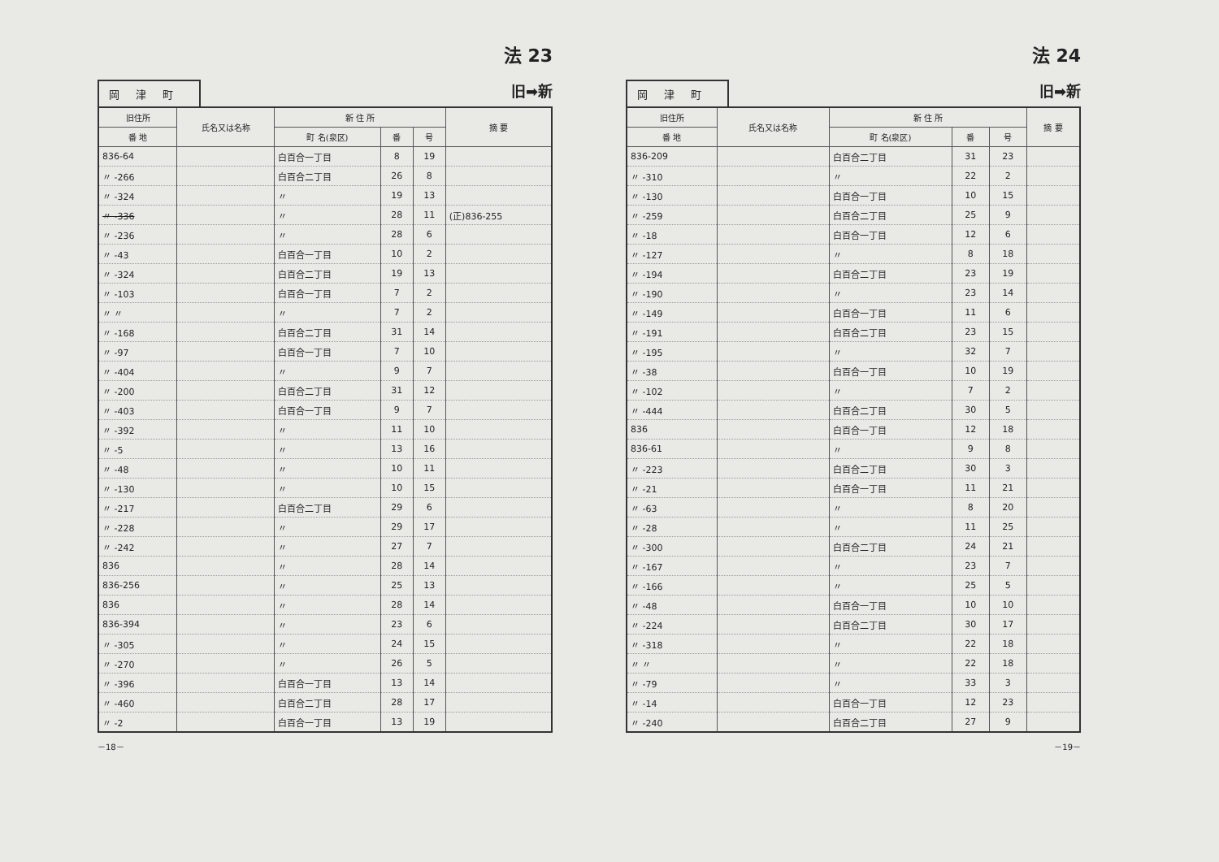法 23
旧➡新
岡津町
| 旧住所 | 氏名又は名称 | 新 住 所 | | | 摘 要 |
| --- | --- | --- | --- | --- | --- |
| 番 地 | | 町 名(泉区) | 番 | 号 | |
| 836-64 | | 白百合一丁目 | 8 | 19 | |
| 〃 -266 | | 白百合二丁目 | 26 | 8 | |
| 〃 -324 | | 〃 | 19 | 13 | |
| 〃 -336 | | 〃 | 28 | 11 | (正)836-255 |
| 〃 -236 | | 〃 | 28 | 6 | |
| 〃 -43 | | 白百合一丁目 | 10 | 2 | |
| 〃 -324 | | 白百合二丁目 | 19 | 13 | |
| 〃 -103 | | 白百合一丁目 | 7 | 2 | |
| 〃 〃 | | 〃 | 7 | 2 | |
| 〃 -168 | | 白百合二丁目 | 31 | 14 | |
| 〃 -97 | | 白百合一丁目 | 7 | 10 | |
| 〃 -404 | | 〃 | 9 | 7 | |
| 〃 -200 | | 白百合二丁目 | 31 | 12 | |
| 〃 -403 | | 白百合一丁目 | 9 | 7 | |
| 〃 -392 | | 〃 | 11 | 10 | |
| 〃 -5 | | 〃 | 13 | 16 | |
| 〃 -48 | | 〃 | 10 | 11 | |
| 〃 -130 | | 〃 | 10 | 15 | |
| 〃 -217 | | 白百合二丁目 | 29 | 6 | |
| 〃 -228 | | 〃 | 29 | 17 | |
| 〃 -242 | | 〃 | 27 | 7 | |
| 836 | | 〃 | 28 | 14 | |
| 836-256 | | 〃 | 25 | 13 | |
| 836 | | 〃 | 28 | 14 | |
| 836-394 | | 〃 | 23 | 6 | |
| 〃 -305 | | 〃 | 24 | 15 | |
| 〃 -270 | | 〃 | 26 | 5 | |
| 〃 -396 | | 白百合一丁目 | 13 | 14 | |
| 〃 -460 | | 白百合二丁目 | 28 | 17 | |
| 〃 -2 | | 白百合一丁目 | 13 | 19 | |
－18－
法 24
旧➡新
岡津町
| 旧住所 | 氏名又は名称 | 新 住 所 | | | 摘 要 |
| --- | --- | --- | --- | --- | --- |
| 番 地 | | 町 名(泉区) | 番 | 号 | |
| 836-209 | | 白百合二丁目 | 31 | 23 | |
| 〃 -310 | | 〃 | 22 | 2 | |
| 〃 -130 | | 白百合一丁目 | 10 | 15 | |
| 〃 -259 | | 白百合二丁目 | 25 | 9 | |
| 〃 -18 | | 白百合一丁目 | 12 | 6 | |
| 〃 -127 | | 〃 | 8 | 18 | |
| 〃 -194 | | 白百合二丁目 | 23 | 19 | |
| 〃 -190 | | 〃 | 23 | 14 | |
| 〃 -149 | | 白百合一丁目 | 11 | 6 | |
| 〃 -191 | | 白百合二丁目 | 23 | 15 | |
| 〃 -195 | | 〃 | 32 | 7 | |
| 〃 -38 | | 白百合一丁目 | 10 | 19 | |
| 〃 -102 | | 〃 | 7 | 2 | |
| 〃 -444 | | 白百合二丁目 | 30 | 5 | |
| 836 | | 白百合一丁目 | 12 | 18 | |
| 836-61 | | 〃 | 9 | 8 | |
| 〃 -223 | | 白百合二丁目 | 30 | 3 | |
| 〃 -21 | | 白百合一丁目 | 11 | 21 | |
| 〃 -63 | | 〃 | 8 | 20 | |
| 〃 -28 | | 〃 | 11 | 25 | |
| 〃 -300 | | 白百合二丁目 | 24 | 21 | |
| 〃 -167 | | 〃 | 23 | 7 | |
| 〃 -166 | | 〃 | 25 | 5 | |
| 〃 -48 | | 白百合一丁目 | 10 | 10 | |
| 〃 -224 | | 白百合二丁目 | 30 | 17 | |
| 〃 -318 | | 〃 | 22 | 18 | |
| 〃 〃 | | 〃 | 22 | 18 | |
| 〃 -79 | | 〃 | 33 | 3 | |
| 〃 -14 | | 白百合一丁目 | 12 | 23 | |
| 〃 -240 | | 白百合二丁目 | 27 | 9 | |
－19－